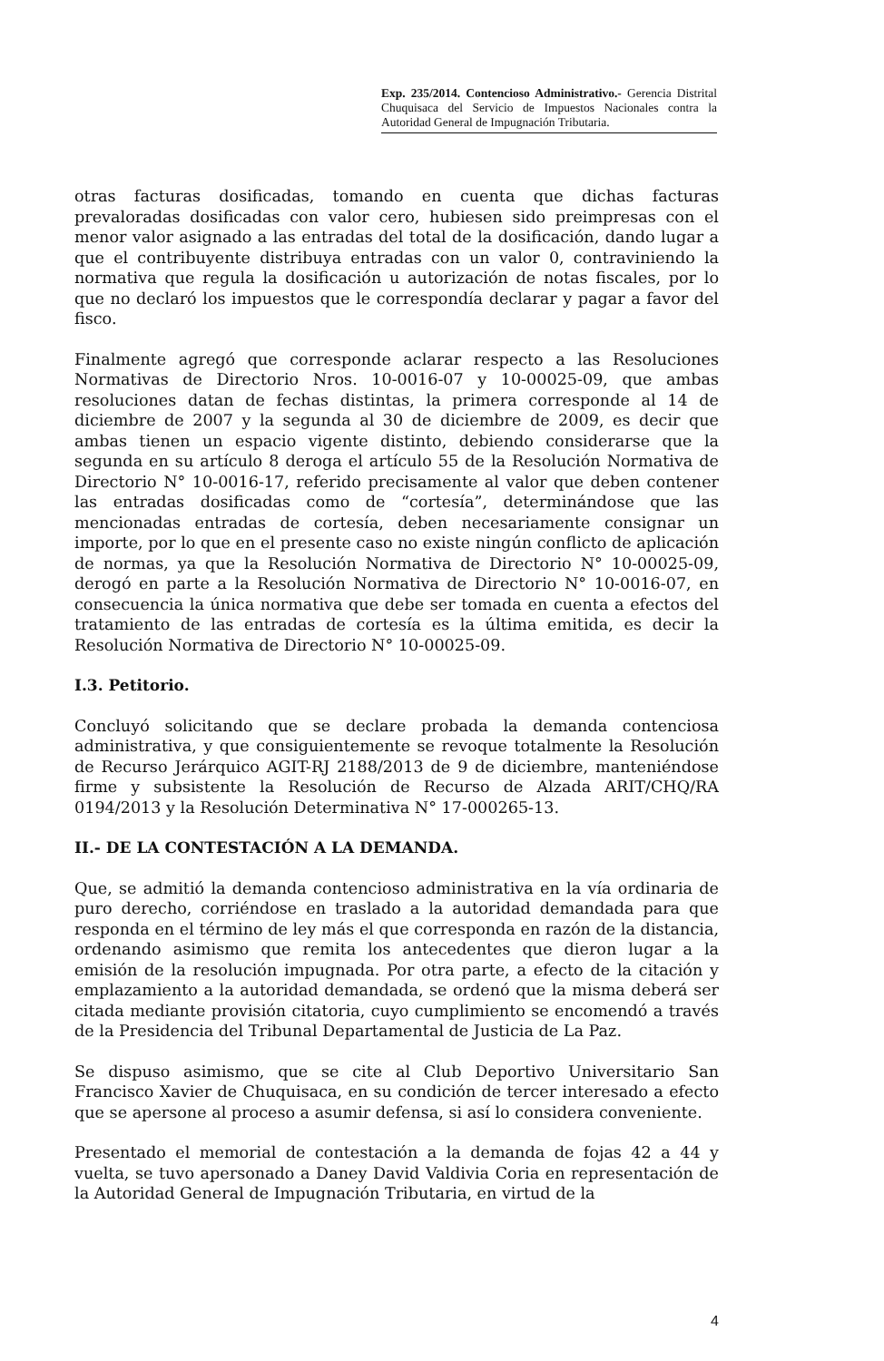Exp. 235/2014. Contencioso Administrativo.- Gerencia Distrital Chuquisaca del Servicio de Impuestos Nacionales contra la Autoridad General de Impugnación Tributaria.
otras facturas dosificadas, tomando en cuenta que dichas facturas prevaloradas dosificadas con valor cero, hubiesen sido preimpresas con el menor valor asignado a las entradas del total de la dosificación, dando lugar a que el contribuyente distribuya entradas con un valor 0, contraviniendo la normativa que regula la dosificación u autorización de notas fiscales, por lo que no declaró los impuestos que le correspondía declarar y pagar a favor del fisco.
Finalmente agregó que corresponde aclarar respecto a las Resoluciones Normativas de Directorio Nros. 10-0016-07 y 10-00025-09, que ambas resoluciones datan de fechas distintas, la primera corresponde al 14 de diciembre de 2007 y la segunda al 30 de diciembre de 2009, es decir que ambas tienen un espacio vigente distinto, debiendo considerarse que la segunda en su artículo 8 deroga el artículo 55 de la Resolución Normativa de Directorio N° 10-0016-17, referido precisamente al valor que deben contener las entradas dosificadas como de “cortesía”, determinándose que las mencionadas entradas de cortesía, deben necesariamente consignar un importe, por lo que en el presente caso no existe ningún conflicto de aplicación de normas, ya que la Resolución Normativa de Directorio N° 10-00025-09, derogó en parte a la Resolución Normativa de Directorio N° 10-0016-07, en consecuencia la única normativa que debe ser tomada en cuenta a efectos del tratamiento de las entradas de cortesía es la última emitida, es decir la Resolución Normativa de Directorio N° 10-00025-09.
I.3. Petitorio.
Concluyó solicitando que se declare probada la demanda contenciosa administrativa, y que consiguientemente se revoque totalmente la Resolución de Recurso Jerárquico AGIT-RJ 2188/2013 de 9 de diciembre, manteniéndose firme y subsistente la Resolución de Recurso de Alzada ARIT/CHQ/RA 0194/2013 y la Resolución Determinativa N° 17-000265-13.
II.- DE LA CONTESTACIÓN A LA DEMANDA.
Que, se admitió la demanda contencioso administrativa en la vía ordinaria de puro derecho, corriéndose en traslado a la autoridad demandada para que responda en el término de ley más el que corresponda en razón de la distancia, ordenando asimismo que remita los antecedentes que dieron lugar a la emisión de la resolución impugnada. Por otra parte, a efecto de la citación y emplazamiento a la autoridad demandada, se ordenó que la misma deberá ser citada mediante provisión citatoria, cuyo cumplimiento se encomendó a través de la Presidencia del Tribunal Departamental de Justicia de La Paz.
Se dispuso asimismo, que se cite al Club Deportivo Universitario San Francisco Xavier de Chuquisaca, en su condición de tercer interesado a efecto que se apersone al proceso a asumir defensa, si así lo considera conveniente.
Presentado el memorial de contestación a la demanda de fojas 42 a 44 y vuelta, se tuvo apersonado a Daney David Valdivia Coria en representación de la Autoridad General de Impugnación Tributaria, en virtud de la
4